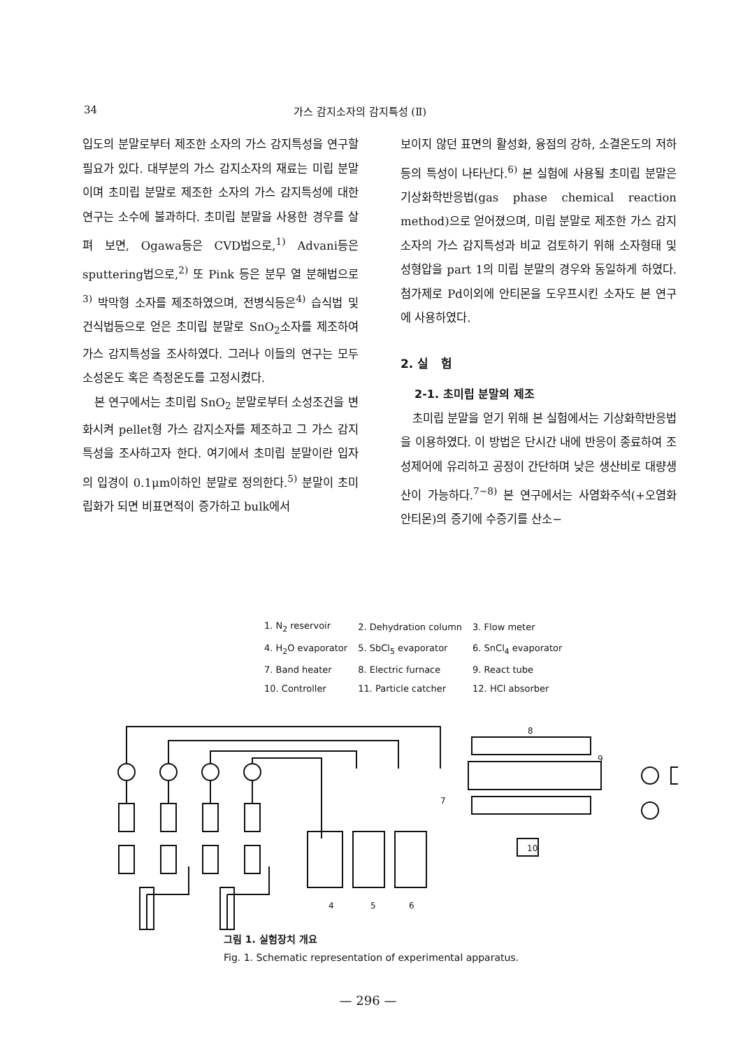34 가스 감지소자의 감지특성 (Ⅱ)
입도의 분말로부터 제조한 소자의 가스 감지특성을 연구할 필요가 있다. 대부분의 가스 감지소자의 재료는 미립 분말이며 초미립 분말로 제조한 소자의 가스 감지특성에 대한 연구는 소수에 불과하다. 초미립 분말을 사용한 경우를 살펴 보면, Ogawa등은 CVD법으로,<sup>1)</sup> Advani등은 sputtering법으로,<sup>2)</sup> 또 Pink 등은 분무 열 분해법으로<sup>3)</sup> 박막형 소자를 제조하였으며, 전병식등은<sup>4)</sup> 습식법 및 건식법등으로 얻은 초미립 분말로 SnO<sub>2</sub>소자를 제조하여 가스 감지특성을 조사하였다. 그러나 이들의 연구는 모두 소성온도 혹은 측정온도를 고정시켰다.
본 연구에서는 초미립 SnO<sub>2</sub> 분말로부터 소성조건을 변화시켜 pellet형 가스 감지소자를 제조하고 그 가스 감지특성을 조사하고자 한다. 여기에서 초미립 분말이란 입자의 입경이 0.1μm이하인 분말로 정의한다.<sup>5)</sup> 분말이 초미립화가 되면 비표면적이 증가하고 bulk에서
보이지 않던 표면의 활성화, 융점의 강하, 소결온도의 저하 등의 특성이 나타난다.<sup>6)</sup> 본 실험에 사용될 초미립 분말은 기상화학반응법(gas phase chemical reaction method)으로 얻어졌으며, 미립 분말로 제조한 가스 감지소자의 가스 감지특성과 비교 검토하기 위해 소자형태 및 성형압을 part 1의 미립 분말의 경우와 동일하게 하였다. 첨가제로 Pd이외에 안티몬을 도우프시킨 소자도 본 연구에 사용하였다.
2. 실 험
2-1. 초미립 분말의 제조
초미립 분말을 얻기 위해 본 실험에서는 기상화학반응법을 이용하였다. 이 방법은 단시간 내에 반응이 종료하여 조성제어에 유리하고 공정이 간단하며 낮은 생산비로 대량생산이 가능하다.<sup>7~8)</sup> 본 연구에서는 사염화주석(+오염화안티몬)의 증기에 수증기를 산소−
| 1. N<sub>2</sub> reservoir | 2. Dehydration column | 3. Flow meter |
| 4. H<sub>2</sub>O evaporator | 5. SbCl<sub>5</sub> evaporator | 6. SnCl<sub>4</sub> evaporator |
| 7. Band heater | 8. Electric furnace | 9. React tube |
| 10. Controller | 11. Particle catcher | 12. HCl absorber |
10
4
5
6
8
9
7
그림 1. 실험장치 개요
Fig. 1. Schematic representation of experimental apparatus.
— 296 —